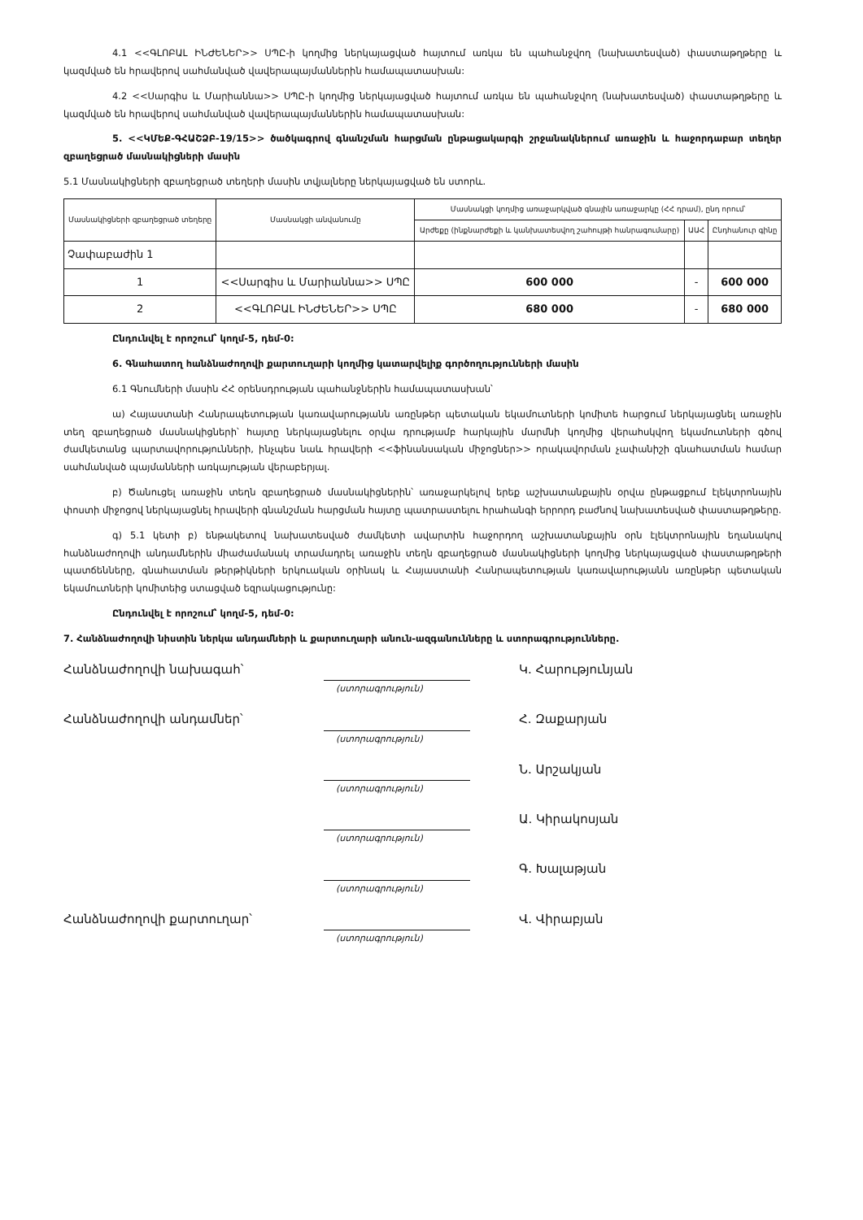4.1 <<ԳԼՈԲԱԼ ԻՆԺԵՆԵՐ>> ՍՊԸ-ի կողմից ներկայացված հայտում առկա են պահանջվող (նախատեսված) փաստաթղթերը և կազմված են հրավերով սահմանված վավերապայմաններին համապատասխան:
4.2 <<Սարգիս և Մարիաննա>> ՍՊԸ-ի կողմից ներկայացված հայտում առկա են պահանջվող (նախատեսված) փաստաթղթերը և կազմված են հրավերով սահմանված վավերապայմաններին համապատասխան:
5. <<ԿՄԵՔ-ԳՀԱՇՁԲ-19/15>> ծածկագրով գնանշման հարցման ընթացակարգի շրջանակներում առաջին և հաջորդաբար տեղեր զբաղեցրած մասնակիցների մասին
5.1 Մասնակիցների զբաղեցրած տեղերի մասին տվյալները ներկայացված են ստորև.
| Մասնակիցների զբաղեցրած տեղերը | Մասնակցի անվանումը | Մասնակցի կողմից առաջարկված գնային առաջարկը (ՀՀ դրամ), ընդ որում՝ | | |
| --- | --- | --- | --- | --- |
| | | Արժեքը (ինքնարժեքի և կանխատեսվող շահույթի հանրագումարը) | ԱԱՀ | Ընդհանուր գինը |
| Չափաբաժին 1 | | | | |
| 1 | <<Սարգիս և Մարիաննա>> ՍՊԸ | 600 000 | - | 600 000 |
| 2 | <<ԳԼՈԲԱԼ ԻՆԺԵՆԵՐ>> ՍՊԸ | 680 000 | - | 680 000 |
Ընդունվել է որոշում՝ կողմ-5, դեմ-0:
6. Գնահատող հանձնաժողովի քարտուղարի կողմից կատարվելիք գործողությունների մասին
6.1 Գնումների մասին ՀՀ օրենսդրության պահանջներին համապատասխան՝
ա) Հայաստանի Հանրապետության կառավարությանն առընթեր պետական եկամուտների կոմիտե հարցում ներկայացնել առաջին տեղ զբաղեցրած մասնակիցների՝ հայտը ներկայացնելու օրվա դրությամբ հարկային մարմնի կողմից վերահսկվող եկամուտների գծով ժամկետանց պարտավորությունների, ինչպես նաև հրավերի <<ֆինանսական միջոցներ>> որակավորման չափանիշի գնահատման համար սահմանված պայմանների առկայության վերաբերյալ.
բ) Ծանուցել առաջին տեղն զբաղեցրած մասնակիցներին՝ առաջարկելով երեք աշխատանքային օրվա ընթացքում էլեկտրոնային փոստի միջոցով ներկայացնել հրավերի գնանշման հարցման հայտը պատրաստելու հրահանգի երրորդ բաժնով նախատեսված փաստաթղթերը.
գ) 5.1 կետի բ) ենթակետով նախատեսված ժամկետի ավարտին հաջորդող աշխատանքային օրն էլեկտրոնային եղանակով հանձնաժողովի անդամներին միաժամանակ տրամադրել առաջին տեղն զբաղեցրած մասնակիցների կողմից ներկայացված փաստաթղթերի պատճենները, գնահատման թերթիկների երկուական օրինակ և Հայաստանի Հանրապետության կառավարությանն առընթեր պետական եկամուտների կոմիտեից ստացված եզրակացությունը:
Ընդունվել է որոշում՝ կողմ-5, դեմ-0:
7. Հանձնաժողովի նիստին ներկա անդամների և քարտուղարի անուն-ազգանունները և ստորագրությունները.
Հանձնաժողովի նախագահ՝ Կ. Հարությունյան
(ստորագրություն)
Հանձնաժողովի անդամներ՝ Հ. Զաքարյան
(ստորագրություն)
Ն. Արշակյան
(ստորագրություն)
Ա. Կիրակոսյան
(ստորագրություն)
Գ. Խալաթյան
(ստորագրություն)
Հանձնաժողովի քարտուղար՝ Վ. Վիրաբյան
(ստորագրություն)